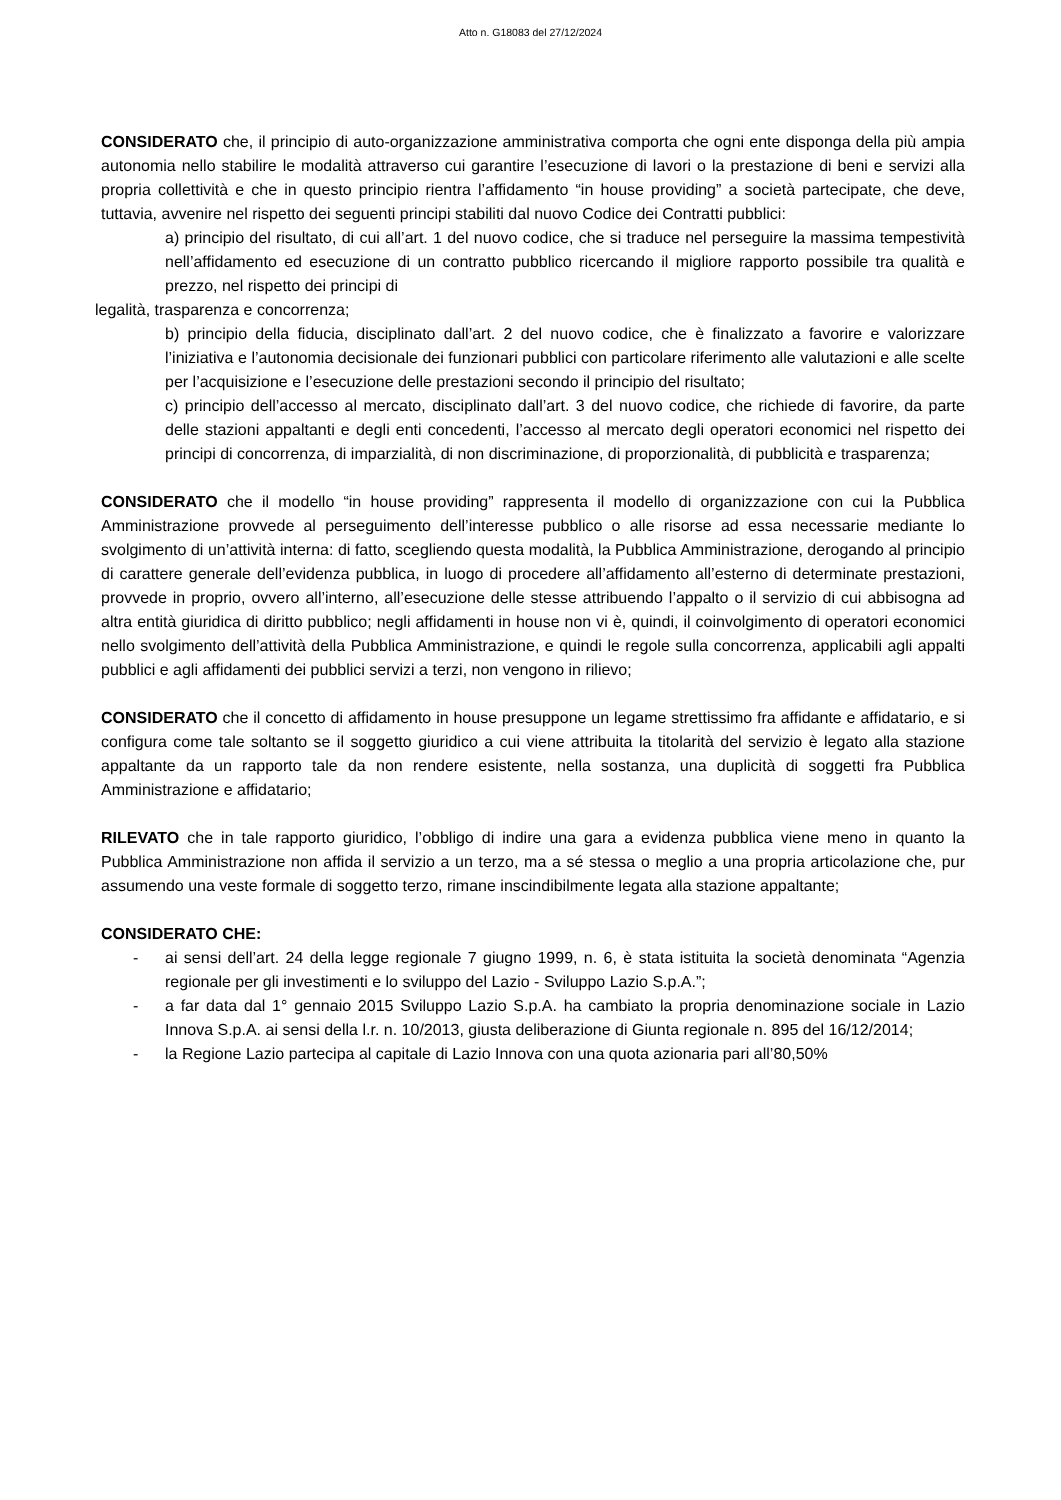Atto n. G18083 del 27/12/2024
CONSIDERATO che, il principio di auto-organizzazione amministrativa comporta che ogni ente disponga della più ampia autonomia nello stabilire le modalità attraverso cui garantire l’esecuzione di lavori o la prestazione di beni e servizi alla propria collettività e che in questo principio rientra l’affidamento “in house providing” a società partecipate, che deve, tuttavia, avvenire nel rispetto dei seguenti principi stabiliti dal nuovo Codice dei Contratti pubblici:
a) principio del risultato, di cui all’art. 1 del nuovo codice, che si traduce nel perseguire la massima tempestività nell’affidamento ed esecuzione di un contratto pubblico ricercando il migliore rapporto possibile tra qualità e prezzo, nel rispetto dei principi di
legalità, trasparenza e concorrenza;
b) principio della fiducia, disciplinato dall’art. 2 del nuovo codice, che è finalizzato a favorire e valorizzare l’iniziativa e l’autonomia decisionale dei funzionari pubblici con particolare riferimento alle valutazioni e alle scelte per l’acquisizione e l’esecuzione delle prestazioni secondo il principio del risultato;
c) principio dell’accesso al mercato, disciplinato dall’art. 3 del nuovo codice, che richiede di favorire, da parte delle stazioni appaltanti e degli enti concedenti, l’accesso al mercato degli operatori economici nel rispetto dei principi di concorrenza, di imparzialità, di non discriminazione, di proporzionalità, di pubblicità e trasparenza;
CONSIDERATO che il modello “in house providing” rappresenta il modello di organizzazione con cui la Pubblica Amministrazione provvede al perseguimento dell’interesse pubblico o alle risorse ad essa necessarie mediante lo svolgimento di un’attività interna: di fatto, scegliendo questa modalità, la Pubblica Amministrazione, derogando al principio di carattere generale dell’evidenza pubblica, in luogo di procedere all’affidamento all’esterno di determinate prestazioni, provvede in proprio, ovvero all’interno, all’esecuzione delle stesse attribuendo l’appalto o il servizio di cui abbisogna ad altra entità giuridica di diritto pubblico; negli affidamenti in house non vi è, quindi, il coinvolgimento di operatori economici nello svolgimento dell’attività della Pubblica Amministrazione, e quindi le regole sulla concorrenza, applicabili agli appalti pubblici e agli affidamenti dei pubblici servizi a terzi, non vengono in rilievo;
CONSIDERATO che il concetto di affidamento in house presuppone un legame strettissimo fra affidante e affidatario, e si configura come tale soltanto se il soggetto giuridico a cui viene attribuita la titolarità del servizio è legato alla stazione appaltante da un rapporto tale da non rendere esistente, nella sostanza, una duplicità di soggetti fra Pubblica Amministrazione e affidatario;
RILEVATO che in tale rapporto giuridico, l’obbligo di indire una gara a evidenza pubblica viene meno in quanto la Pubblica Amministrazione non affida il servizio a un terzo, ma a sé stessa o meglio a una propria articolazione che, pur assumendo una veste formale di soggetto terzo, rimane inscindibilmente legata alla stazione appaltante;
CONSIDERATO CHE:
- ai sensi dell’art. 24 della legge regionale 7 giugno 1999, n. 6, è stata istituita la società denominata “Agenzia regionale per gli investimenti e lo sviluppo del Lazio - Sviluppo Lazio S.p.A.”;
- a far data dal 1° gennaio 2015 Sviluppo Lazio S.p.A. ha cambiato la propria denominazione sociale in Lazio Innova S.p.A. ai sensi della l.r. n. 10/2013, giusta deliberazione di Giunta regionale n. 895 del 16/12/2014;
- la Regione Lazio partecipa al capitale di Lazio Innova con una quota azionaria pari all’80,50%